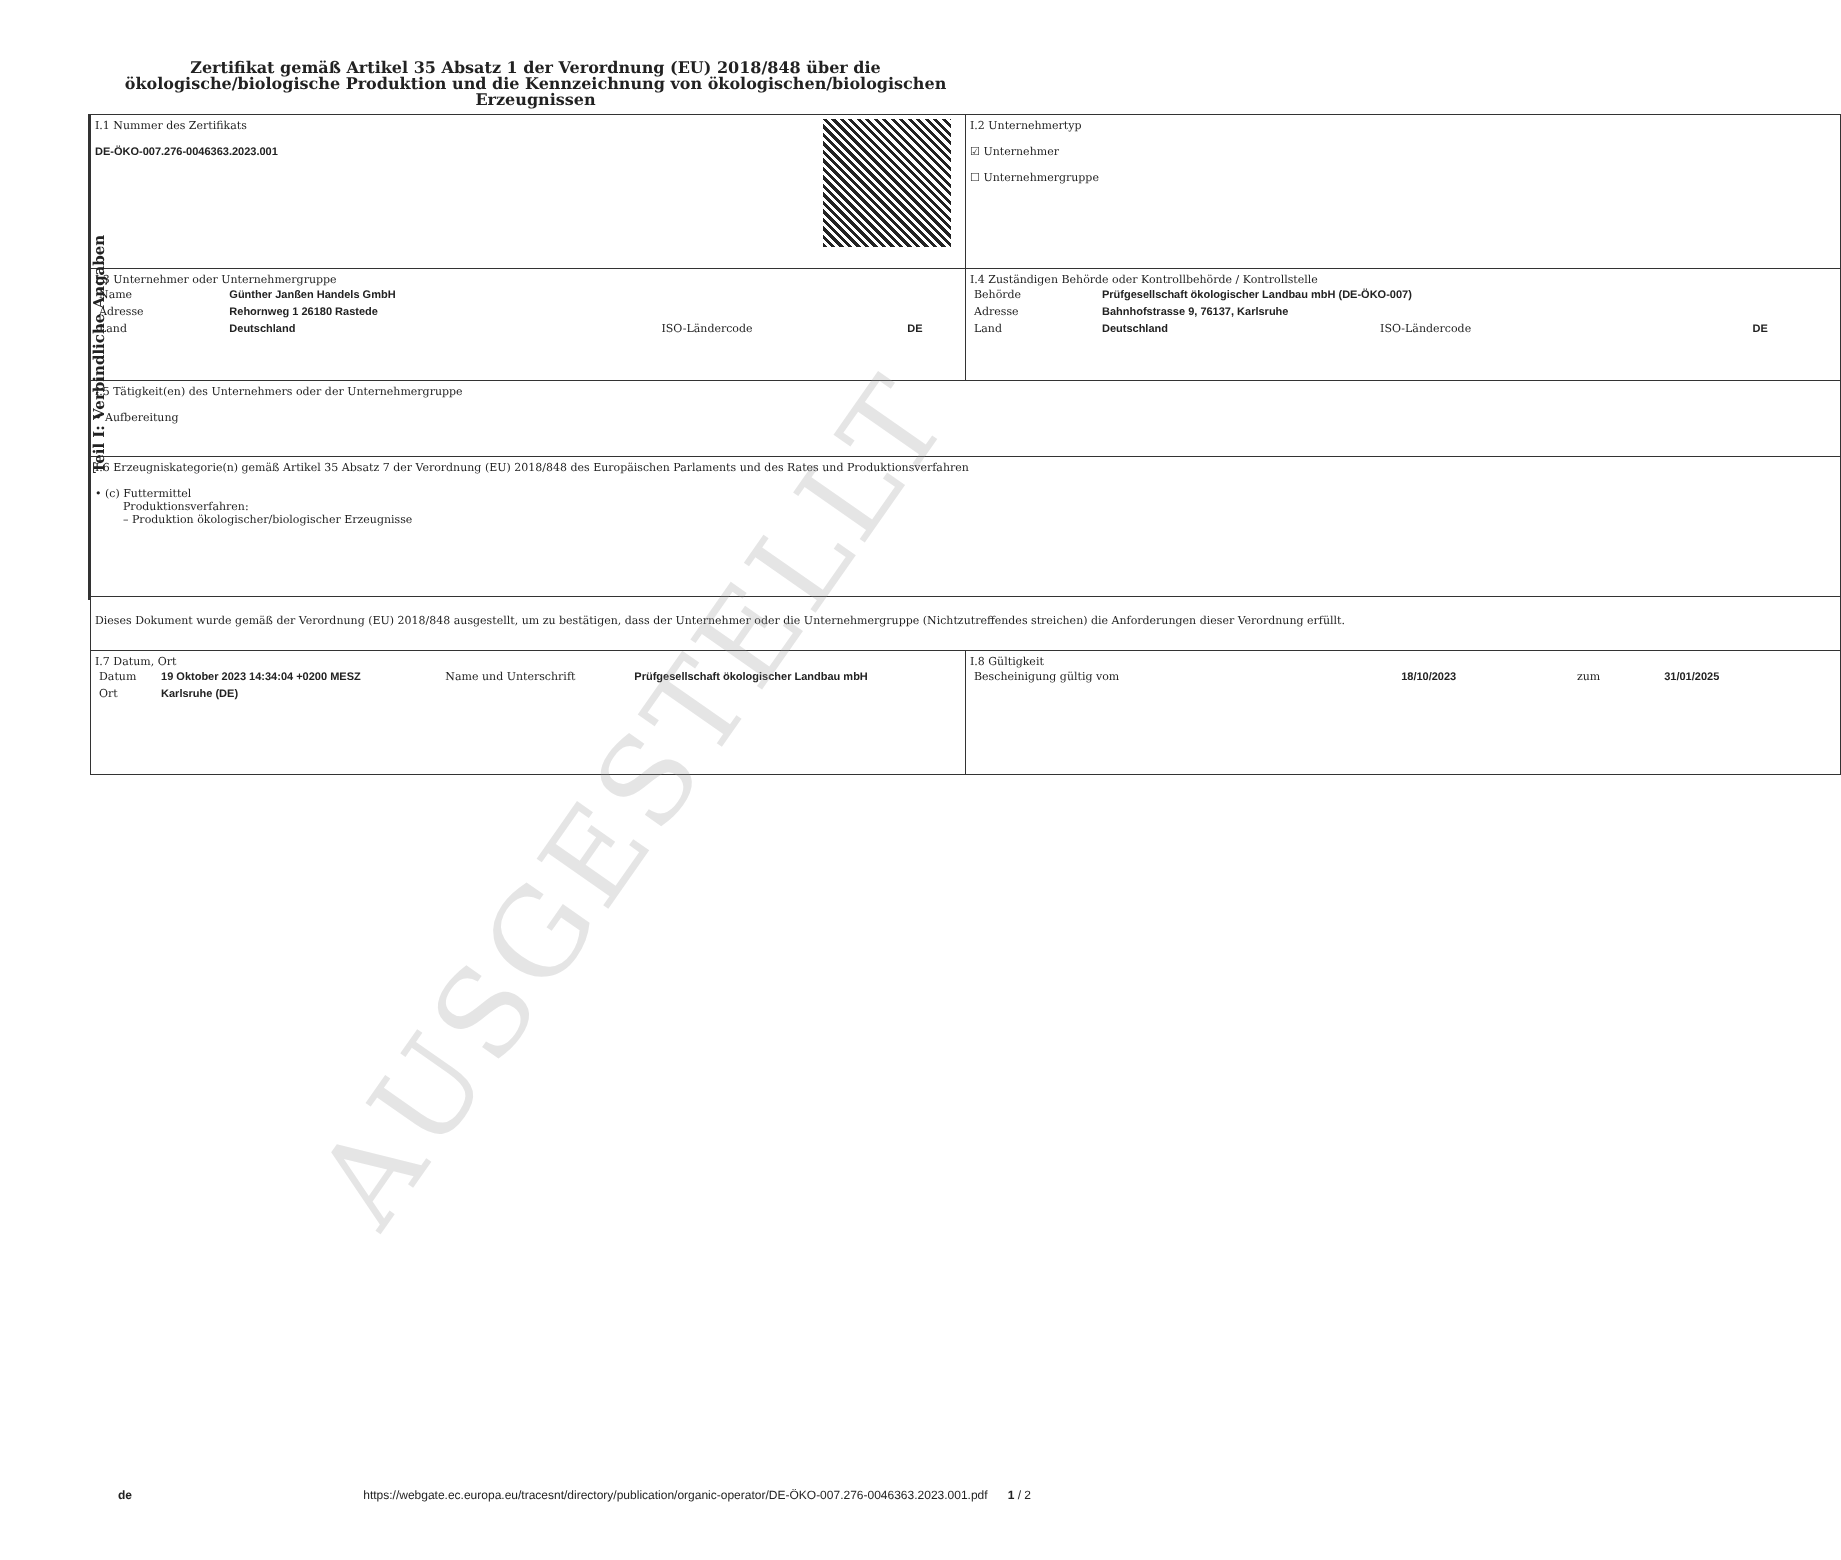Zertifikat gemäß Artikel 35 Absatz 1 der Verordnung (EU) 2018/848 über die ökologische/biologische Produktion und die Kennzeichnung von ökologischen/biologischen Erzeugnissen
Teil I: Verbindliche Angaben
| I.1 Nummer des Zertifikats DE-ÖKO-007.276-0046363.2023.001 | I.2 Unternehmertyp ☑ Unternehmer ☐ Unternehmergruppe |
| I.3 Unternehmer oder Unternehmergruppe / Name / Günther Janßen Handels GmbH / / / / Adresse / Rehornweg 1 26180 Rastede / / / / Land / Deutschland / ISO-Ländercode / DE / | I.4 Zuständigen Behörde oder Kontrollbehörde / Kontrollstelle / Behörde / Prüfgesellschaft ökologischer Landbau mbH (DE-ÖKO-007) / / / / Adresse / Bahnhofstrasse 9, 76137, Karlsruhe / / / / Land / Deutschland / ISO-Ländercode / DE / |
| I.5 Tätigkeit(en) des Unternehmers oder der Unternehmergruppe • Aufbereitung | |
| I.6 Erzeugniskategorie(n) gemäß Artikel 35 Absatz 7 der Verordnung (EU) 2018/848 des Europäischen Parlaments und des Rates und Produktionsverfahren • (c) Futtermittel Produktionsverfahren: – Produktion ökologischer/biologischer Erzeugnisse | |
| Dieses Dokument wurde gemäß der Verordnung (EU) 2018/848 ausgestellt, um zu bestätigen, dass der Unternehmer oder die Unternehmergruppe (Nichtzutreffendes streichen) die Anforderungen dieser Verordnung erfüllt. | |
| I.7 Datum, Ort / Datum / 19 Oktober 2023 14:34:04 +0200 MESZ / Name und Unterschrift / Prüfgesellschaft ökologischer Landbau mbH / / Ort / Karlsruhe (DE) / / / | I.8 Gültigkeit / Bescheinigung gültig vom / 18/10/2023 / zum / 31/01/2025 / |
AUSGESTELLT
de https://webgate.ec.europa.eu/tracesnt/directory/publication/organic-operator/DE-ÖKO-007.276-0046363.2023.001.pdf 1 / 2